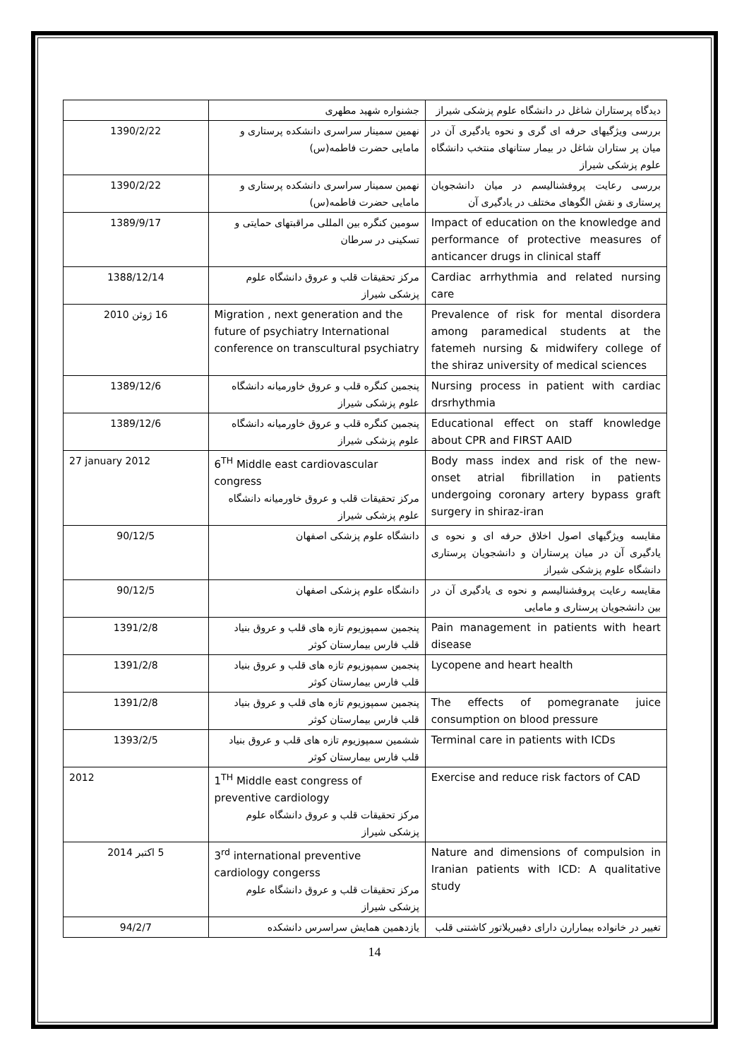| دیدگاه پرستاران شاغل در دانشگاه علوم پزشکی شیراز | جشنواره شهید مطهری | |
| بررسی ویژگیهای حرفه ای گری و نحوه یادگیری آن در میان پر ستاران شاغل در بیمار ستانهای منتخب دانشگاه علوم پزشکی شیراز | نهمین سمینار سراسری دانشکده پرستاری و مامایی حضرت فاطمه(س) | 1390/2/22 |
| بررسی رعایت پروفشنالیسم در میان دانشجویان پرستاری و نقش الگوهای مختلف در یادگیری آن | نهمین سمینار سراسری دانشکده پرستاری و مامایی حضرت فاطمه(س) | 1390/2/22 |
| Impact of education on the knowledge and performance of protective measures of anticancer drugs in clinical staff | سومین کنگره بین المللی مراقبتهای حمایتی و تسکینی در سرطان | 1389/9/17 |
| Cardiac arrhythmia and related nursing care | مرکز تحقیقات قلب و عروق دانشگاه علوم پزشکی شیراز | 1388/12/14 |
| Prevalence of risk for mental disordera among paramedical students at the fatemeh nursing & midwifery college of the shiraz university of medical sciences | Migration , next generation and the future of psychiatry International conference on transcultural psychiatry | 16 ژوئن 2010 |
| Nursing process in patient with cardiac drsrhythmia | پنجمین کنگره قلب و عروق خاورمیانه دانشگاه علوم پزشکی شیراز | 1389/12/6 |
| Educational effect on staff knowledge about CPR and FIRST AAID | پنجمین کنگره قلب و عروق خاورمیانه دانشگاه علوم پزشکی شیراز | 1389/12/6 |
| Body mass index and risk of the new- onset atrial fibrillation in patients undergoing coronary artery bypass graft surgery in shiraz-iran | 6<sup>TH</sup> Middle east cardiovascular congress مرکز تحقیقات قلب و عروق خاورمیانه دانشگاه علوم پزشکی شیراز | 27 january 2012 |
| مقایسه ویژگیهای اصول اخلاق حرفه ای و نحوه ی یادگیری آن در میان پرستاران و دانشجویان پرستاری دانشگاه علوم پزشکی شیراز | دانشگاه علوم پزشکی اصفهان | 90/12/5 |
| مقایسه رعایت پروفشنالیسم و نحوه ی یادگیری آن در بین دانشجویان پرستاری و مامایی | دانشگاه علوم پزشکی اصفهان | 90/12/5 |
| Pain management in patients with heart disease | پنجمین سمپوزیوم تازه های قلب و عروق بنیاد قلب فارس بیمارستان کوثر | 1391/2/8 |
| Lycopene and heart health | پنجمین سمپوزیوم تازه های قلب و عروق بنیاد قلب فارس بیمارستان کوثر | 1391/2/8 |
| The effects of pomegranate juice consumption on blood pressure | پنجمین سمپوزیوم تازه های قلب و عروق بنیاد قلب فارس بیمارستان کوثر | 1391/2/8 |
| Terminal care in patients with ICDs | ششمین سمپوزیوم تازه های قلب و عروق بنیاد قلب فارس بیمارستان کوثر | 1393/2/5 |
| Exercise and reduce risk factors of CAD | 1<sup>TH</sup> Middle east congress of preventive cardiology مرکز تحقیقات قلب و عروق دانشگاه علوم پزشکی شیراز | 2012 |
| Nature and dimensions of compulsion in Iranian patients with ICD: A qualitative study | 3<sup>rd</sup> international preventive cardiology congerss مرکز تحقیقات قلب و عروق دانشگاه علوم پزشکی شیراز | 5 اکتبر 2014 |
| تغییر در خانواده بیمارارن دارای دفیبریلاتور کاشتنی قلب | یازدهمین همایش سراسرس دانشکده | 94/2/7 |
14